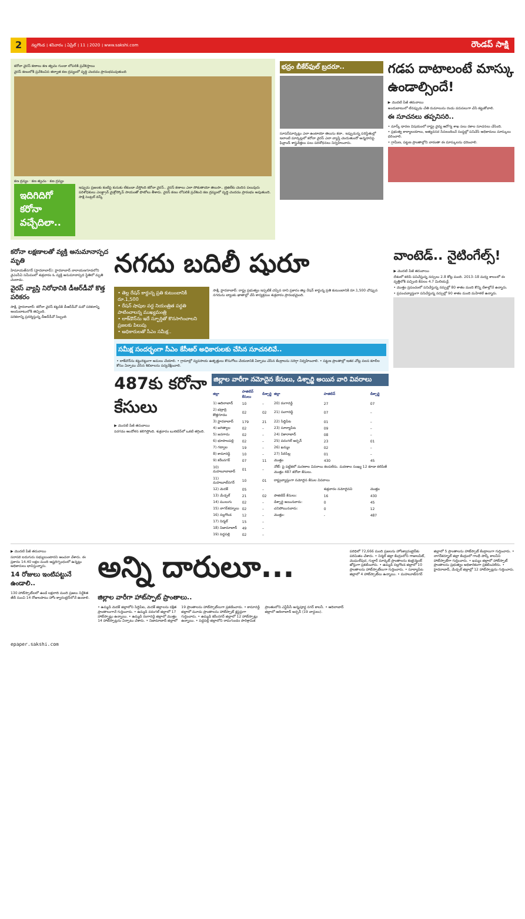2 నల్లగొండ । శనివారం । ఏప్రిల్ । 11 । 2020 । www.sakshi.com రౌండప్ సాక్షి
కరోనా వైరస్ కణాలు కణ త్వచం గుండా లోపలికి ప్రవేశిస్తాయి
వైరస్ కణంలోకి ప్రవేశించిన తర్వాత కణ ద్రవ్యంలో వృద్ధి చెందడం ప్రారంభమవుతుంది
కణ ద్రవ్యం · కణ త్వచం · కణ ద్రవ్యం
ఇదిగిదిగో కరోనా వచ్చేదిలా..
ఇప్పుడు ప్రజలకు కంటిపై కునుకు లేకుండా చేస్తోంది కరోనా వైరస్.. వైరస్ కణాలు ఎలా సోకుతాయో తెలుసా.. బ్రెజిల్‌కు చెందిన పలువురు పరిశోధకులు ఎలక్ట్రాన్ మైక్రోస్కోప్ సాయంతో ఫొటోలు తీశారు. వైరస్ కణం లోపలికి ప్రవేశించి కణ ద్రవ్యంలో వృద్ధి చెందడం ప్రారంభం అవుతుంది. సాక్షి సెంట్రల్ డెస్క్
భద్రం బీకేర్‌ఫుల్ బ్రదరూ..
సూపర్‌మార్కెట్లు ఎలా ఉంటాయో తెలుసు కదా.. ఇప్పుడున్న పరిస్థితుల్లో ఇలాంటి మార్కెట్లలో కరోనా వైరస్ ఎలా వ్యాప్తి చెందుతుందో అన్నదానిపై ఫిన్లాండ్ శాస్త్రవేత్తలు పలు పరిశోధనలు నిర్వహించారు.
గడప దాటాలంటే మాస్కు ఉండాల్సిందే!
▶ మొదటి పేజీ తరువాయి
అందుబాటులో లేనప్పుడు చేతి రుమాలును రెండు వరుసలుగా చేసి కట్టుకోవాలి.
ఈ సూచనలు తప్పనిసరి..
• మాస్క్ ధారణ విషయంలో రాష్ట్ర వైద్య ఆరోగ్య శాఖ పలు రకాల సూచనలు చేసింది.
• ప్రభుత్వ కార్యాలయాలు, అత్యవసర సేవలందించే సంస్థల్లో పనిచేసే అధికారులు మాస్కులు ధరించాలి.
• గ్రామీణ, పట్టణ ప్రాంతాల్లోని వారంతా ఈ మాస్కులను ధరించాలి.
కరోనా లక్షణాలతో వ్యక్తి అనుమానాస్పద మృతి
హిమాయత్‌నగర్ (హైదరాబాద్): హైదరాబాద్ నారాయణగూడలోని వైఎంసీఏ సమీపంలో శుక్రవారం ఓ వ్యక్తి అనుమానాస్పద స్థితిలో మృతి చెందాడు.
వైరస్ వ్యాప్తి నిరోధానికి డీఆర్‌డీవో కొత్త పరికరం
సాక్షి, హైదరాబాద్: కరోనా వైరస్ కట్టడికి డీఆర్‌డీవో మరో పరికరాన్ని అందుబాటులోకి తెచ్చింది.
పరికరాన్ని ప్రదర్శిస్తున్న డీఆర్‌డీవో సిబ్బంది
నగదు బదిలీ షురూ
• తెల్ల రేషన్ కార్డున్న ప్రతి కుటుంబానికీ రూ.1,500
• రేషన్ షాపుల వద్ద నియంత్రిత పద్ధతి పాటించాలన్న ముఖ్యమంత్రి
• లాక్‌డౌన్‌ను ఇదే స్ఫూర్తితో కొనసాగించాలని ప్రజలకు పిలుపు
• అధికారులతో సీఎం సమీక్ష..
సాక్షి, హైదరాబాద్: రాష్ట్ర ప్రభుత్వం ఇప్పటికే చెప్పిన దాని ప్రకారం తెల్ల రేషన్ కార్డున్న ప్రతి కుటుంబానికి రూ.1,500 చొప్పున నగదును బ్యాంకు ఖాతాల్లో వేసే కార్యక్రమం శుక్రవారం ప్రారంభమైంది.
సమీక్ష సందర్భంగా సీఎం కేసీఆర్ అధికారులకు చేసిన సూచనలివే..
• లాక్‌డౌన్‌ను కట్టుదిట్టంగా అమలు చేయాలి. • గ్రామాల్లో వ్యవసాయ ఉత్పత్తులు కొనుగోలు చేయడానికి ఏర్పాటు చేసిన కేంద్రాలను సరిగ్గా నిర్వహించాలి. • పట్టణ ప్రాంతాల్లో ఇతర చోట్ల వలస కూలీల కోసం ఏర్పాటు చేసిన శిబిరాలను పర్యవేక్షించాలి.
487కు కరోనా కేసులు
▶ మొదటి పేజీ తరువాయి
పెరగడం ఆందోళన కలిగిస్తోంది. శుక్రవారం బులెటిన్‌లో ఒకటి తగ్గింది.
జిల్లాల వారీగా నమోదైన కేసులు, డిశ్చార్జి అయిన వారి వివరాలు
| జిల్లా | పాజిటివ్ కేసులు | డిశ్చార్జి | జిల్లా | పాజిటివ్ | డిశ్చార్జి |
| --- | --- | --- | --- | --- | --- |
| 1) ఆదిలాబాద్ | 10 | – | 20) రంగారెడ్డి | 27 | 07 |
| 2) భద్రాద్రి కొత్తగూడెం | 02 | 02 | 21) సంగారెడ్డి | 07 | – |
| 3) హైదరాబాద్ | 179 | 21 | 22) సిద్దిపేట | 01 | – |
| 4) జగిత్యాల | 02 | – | 23) సూర్యాపేట | 09 | – |
| 5) జనగామ | 02 | – | 24) వికారాబాద్ | 08 | – |
| 6) భూపాలపల్లి | 02 | – | 25) వరంగల్ అర్బన్ | 23 | 01 |
| 7) గద్వాల | 19 | – | 26) ఖమ్మం | 02 | – |
| 8) కామారెడ్డి | 10 | – | 27) సిరిసిల్ల | 01 | – |
| 9) కరీంనగర్ | 07 | 11 | మొత్తం | 430 | 45 |
| 10) మహబూబాబాద్ | 01 | – | నోట్: పై పట్టికలో మరణాల వివరాలు కలపలేదు. మరణాల సంఖ్య 12 కూడా కలిపితే మొత్తం 487 కరోనా కేసులు. | | |
| 11) మహబూబ్‌నగర్ | 10 | 01 | రాష్ట్రవ్యాప్తంగా నమోదైన కేసుల వివరాలు | | |
| 12) మెదక్ | 05 | – | | శుక్రవారం నమోదైనవి | మొత్తం |
| 13) మేడ్చల్ | 21 | 02 | పాజిటివ్ కేసులు: | 16 | 430 |
| 14) ములుగు | 02 | – | డిశ్చార్జి అయినవారు: | 0 | 45 |
| 15) నాగర్‌కర్నూలు | 02 | – | చనిపోయినవారు: | 0 | 12 |
| 16) నల్లగొండ | 12 | – | మొత్తం: | - | 487 |
| 17) నిర్మల్ | 15 | – | | | |
| 18) నిజామాబాద్ | 49 | – | | | |
| 19) పెద్దపల్లి | 02 | – | | | |
వాంటెడ్.. నైటింగేల్స్!
▶ మొదటి పేజీ తరువాయి
దేశంలో కలిపి పనిచేస్తున్న నర్సులు 2.8 కోట్ల మంది. 2013–18 మధ్య కాలంలో ఈ వృత్తిలోకి వచ్చింది కేవలం 4.7 మిలియన్లే.
• మొత్తం ప్రపంచంలో పనిచేస్తున్న నర్సుల్లో 80 శాతం మంది కొన్ని దేశాల్లోనే ఉన్నారు.
• ప్రపంచవ్యాప్తంగా పనిచేస్తున్న నర్సుల్లో 90 శాతం మంది మహిళలే ఉన్నారు.
▶ మొదటి పేజీ తరువాయి
సరాసరి ఐదుగురు సభ్యులుంటారని అంచనా వేశారు. ఈ ప్రకారం 14.40 లక్షల మంది అష్టదిగ్బంధంలో ఉన్నట్లు అధికారులు భావిస్తున్నారు.
14 రోజులు ఇంటిపట్టునే ఉండాలి..
130 హాట్‌స్పాట్‌లలో ఉండే లక్షలాది మంది ప్రజలు నిర్దేశిత తేదీ నుంచి 14 రోజులపాటు హోం క్వారంటైన్‌లోనే ఉండాలి.
అన్ని దారులూ...
జిల్లాల వారీగా హాట్‌స్పాట్ ప్రాంతాలు..
• ఉమ్మడి మెదక్ జిల్లాలోని సిద్దిపేట, మెదక్ జిల్లాలను రక్షిత ప్రాంతాలుగానే గుర్తించారు. • ఉమ్మడి వరంగల్ జిల్లాలో 17 హాట్‌స్పాట్లు ఉన్నాయి. • ఉమ్మడి రంగారెడ్డి జిల్లాలో మొత్తం 14 హాట్‌స్పాట్లను ఏర్పాటు చేశారు. • నిజామాబాద్ జిల్లాలో 19 ప్రాంతాలను హాట్‌స్పాట్‌లుగా ప్రకటించారు. • కామారెడ్డి జిల్లాలో మూడు ప్రాంతాలను హాట్‌స్పాట్ క్లస్టర్లుగా గుర్తించారు. • ఉమ్మడి కరీంనగర్ జిల్లాలో 12 హాట్‌స్పాట్లు ఉన్నాయి. • పెద్దపల్లి జిల్లాలోని రామగుండం పారిశ్రామిక ప్రాంతంలోని ఎన్టీపీసీ అన్నపూర్ణ నగర్ కాలనీ. • ఆదిలాబాద్ జిల్లాలో ఆదిలాబాద్ అర్బన్ (19 వార్డులు).
పరిధిలో 72,666 మంది ప్రజలను హోంక్వారంటైన్‌కు పరిమితం చేశారు. • నిర్మల్ జిల్లా కేంద్రంలోని గాజులపేట్, మొఘల్‌పుర, గుల్జార్ మార్కెట్ ప్రాంతాలను కంటైన్మెంట్ జోన్లుగా ప్రకటించారు. • ఉమ్మడి నల్లగొండ జిల్లాలో 10 ప్రాంతాలను హాట్‌స్పాట్‌లుగా గుర్తించారు. • సూర్యాపేట జిల్లాలో 4 హాట్‌స్పాట్‌లు ఉన్నాయి. • మహబూబ్‌నగర్ జిల్లాలో 5 ప్రాంతాలను హాట్‌స్పాట్ కేంద్రాలుగా గుర్తించారు. • నాగర్‌కర్నూల్ జిల్లా కేంద్రంలో గాంధీ పార్క్ కాలనీని హాట్‌స్పాట్‌గా గుర్తించారు. • ఖమ్మం జిల్లాలో హాట్‌స్పాట్ ప్రాంతాలను ప్రభుత్వం అధికారికంగా ప్రకటించలేదు. • హైదరాబాద్, మేడ్చల్ జిల్లాల్లో 12 హాట్‌స్పాట్లను గుర్తించారు.
epaper.sakshi.com